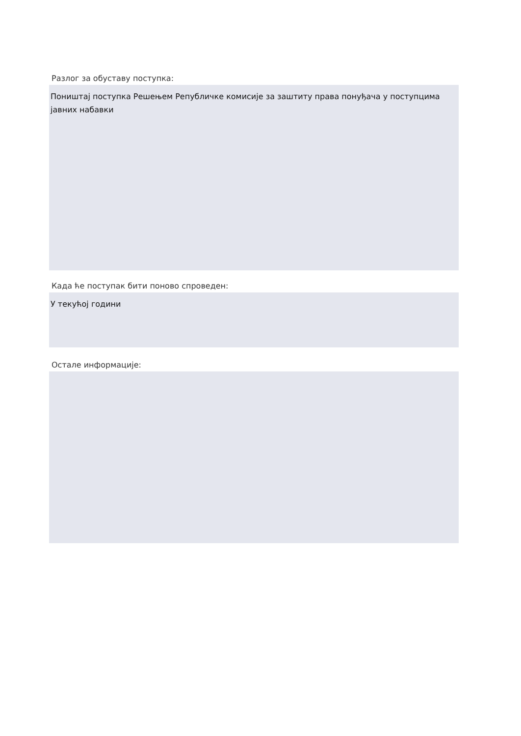Разлог за обуставу поступка:
Поништај поступка Решењем Републичке комисије за заштиту права понуђача у поступцима јавних набавки
Када ће поступак бити поново спроведен:
У текућој години
Остале информације: